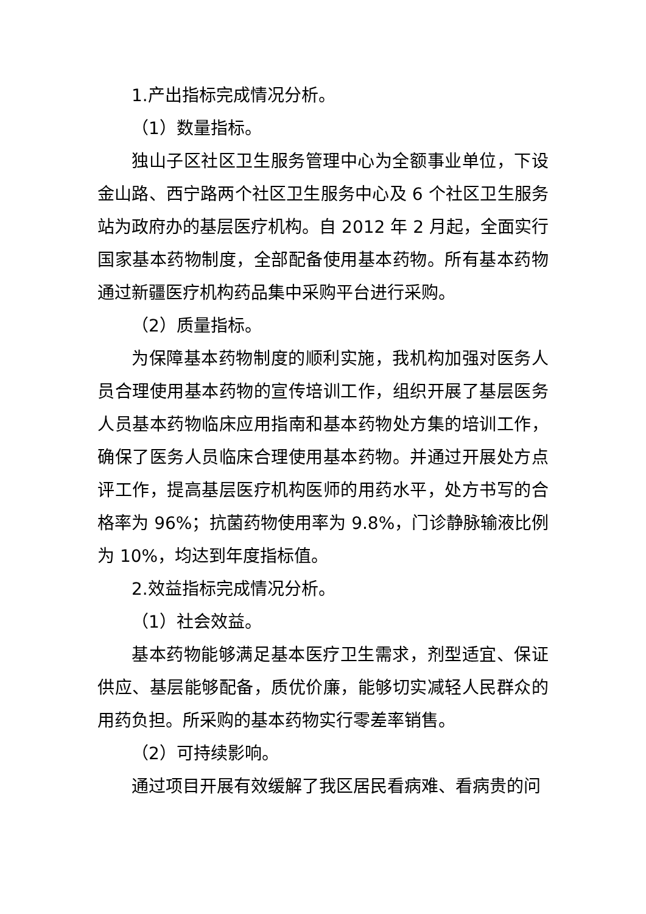1.产出指标完成情况分析。
（1）数量指标。
独山子区社区卫生服务管理中心为全额事业单位，下设金山路、西宁路两个社区卫生服务中心及 6 个社区卫生服务站为政府办的基层医疗机构。自 2012 年 2 月起，全面实行国家基本药物制度，全部配备使用基本药物。所有基本药物通过新疆医疗机构药品集中采购平台进行采购。
（2）质量指标。
为保障基本药物制度的顺利实施，我机构加强对医务人员合理使用基本药物的宣传培训工作，组织开展了基层医务人员基本药物临床应用指南和基本药物处方集的培训工作，确保了医务人员临床合理使用基本药物。并通过开展处方点评工作，提高基层医疗机构医师的用药水平，处方书写的合格率为 96%；抗菌药物使用率为 9.8%，门诊静脉输液比例为 10%，均达到年度指标值。
2.效益指标完成情况分析。
（1）社会效益。
基本药物能够满足基本医疗卫生需求，剂型适宜、保证供应、基层能够配备，质优价廉，能够切实减轻人民群众的用药负担。所采购的基本药物实行零差率销售。
（2）可持续影响。
通过项目开展有效缓解了我区居民看病难、看病贵的问